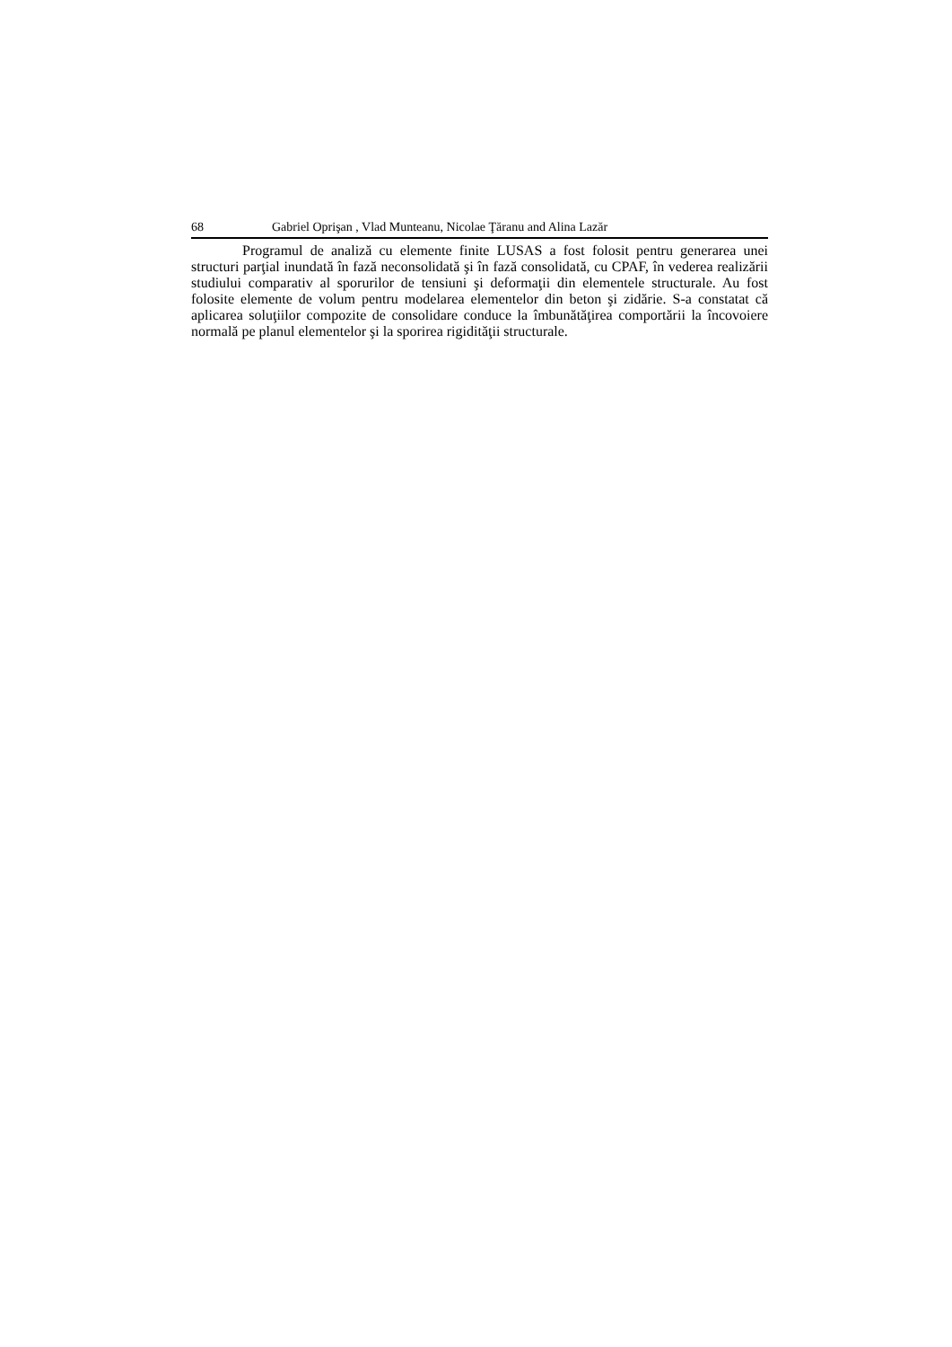68 Gabriel Oprişan , Vlad Munteanu, Nicolae Ţăranu and Alina Lazăr
Programul de analiză cu elemente finite LUSAS a fost folosit pentru generarea unei structuri parţial inundată în fază neconsolidată şi în fază consolidată, cu CPAF, în vederea realizării studiului comparativ al sporurilor de tensiuni şi deformaţii din elementele structurale. Au fost folosite elemente de volum pentru modelarea elementelor din beton şi zidărie. S-a constatat că aplicarea soluţiilor compozite de consolidare conduce la îmbunătăţirea comportării la încovoiere normală pe planul elementelor şi la sporirea rigidităţii structurale.